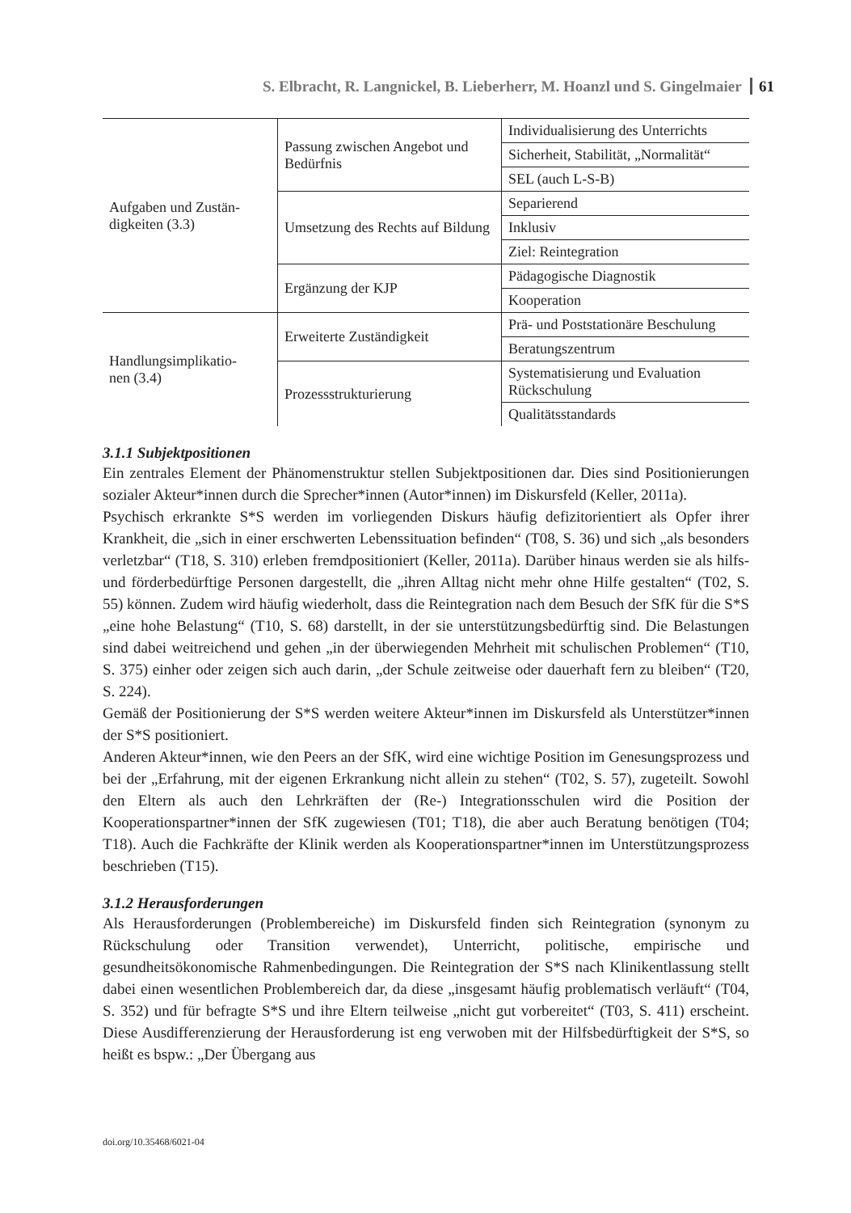S. Elbracht, R. Langnickel, B. Lieberherr, M. Hoanzl und S. Gingelmaier 61
| Aufgaben und Zustän- digkeiten (3.3) | Passung zwischen Angebot und Bedürfnis | Individualisierung des Unterrichts |
| | | Sicherheit, Stabilität, „Normalität“ |
| | | SEL (auch L-S-B) |
| | Umsetzung des Rechts auf Bildung | Separierend |
| | | Inklusiv |
| | | Ziel: Reintegration |
| | Ergänzung der KJP | Pädagogische Diagnostik |
| | | Kooperation |
| Handlungsimplikatio- nen (3.4) | Erweiterte Zuständigkeit | Prä- und Poststationäre Beschulung |
| | | Beratungszentrum |
| | Prozessstrukturierung | Systematisierung und Evaluation Rückschulung |
| | | Qualitätsstandards |
3.1.1 Subjektpositionen
Ein zentrales Element der Phänomenstruktur stellen Subjektpositionen dar. Dies sind Positionierungen sozialer Akteur*innen durch die Sprecher*innen (Autor*innen) im Diskursfeld (Keller, 2011a).
Psychisch erkrankte S*S werden im vorliegenden Diskurs häufig defizitorientiert als Opfer ihrer Krankheit, die „sich in einer erschwerten Lebenssituation befinden“ (T08, S. 36) und sich „als besonders verletzbar“ (T18, S. 310) erleben fremdpositioniert (Keller, 2011a). Darüber hinaus werden sie als hilfs- und förderbedürftige Personen dargestellt, die „ihren Alltag nicht mehr ohne Hilfe gestalten“ (T02, S. 55) können. Zudem wird häufig wiederholt, dass die Reintegration nach dem Besuch der SfK für die S*S „eine hohe Belastung“ (T10, S. 68) darstellt, in der sie unterstützungsbedürftig sind. Die Belastungen sind dabei weitreichend und gehen „in der überwiegenden Mehrheit mit schulischen Problemen“ (T10, S. 375) einher oder zeigen sich auch darin, „der Schule zeitweise oder dauerhaft fern zu bleiben“ (T20, S. 224).
Gemäß der Positionierung der S*S werden weitere Akteur*innen im Diskursfeld als Unterstützer*innen der S*S positioniert.
Anderen Akteur*innen, wie den Peers an der SfK, wird eine wichtige Position im Genesungsprozess und bei der „Erfahrung, mit der eigenen Erkrankung nicht allein zu stehen“ (T02, S. 57), zugeteilt. Sowohl den Eltern als auch den Lehrkräften der (Re-) Integrationsschulen wird die Position der Kooperationspartner*innen der SfK zugewiesen (T01; T18), die aber auch Beratung benötigen (T04; T18). Auch die Fachkräfte der Klinik werden als Kooperationspartner*innen im Unterstützungsprozess beschrieben (T15).
3.1.2 Herausforderungen
Als Herausforderungen (Problembereiche) im Diskursfeld finden sich Reintegration (synonym zu Rückschulung oder Transition verwendet), Unterricht, politische, empirische und gesundheitsökonomische Rahmenbedingungen. Die Reintegration der S*S nach Klinikentlassung stellt dabei einen wesentlichen Problembereich dar, da diese „insgesamt häufig problematisch verläuft“ (T04, S. 352) und für befragte S*S und ihre Eltern teilweise „nicht gut vorbereitet“ (T03, S. 411) erscheint. Diese Ausdifferenzierung der Herausforderung ist eng verwoben mit der Hilfsbedürftigkeit der S*S, so heißt es bspw.: „Der Übergang aus
doi.org/10.35468/6021-04